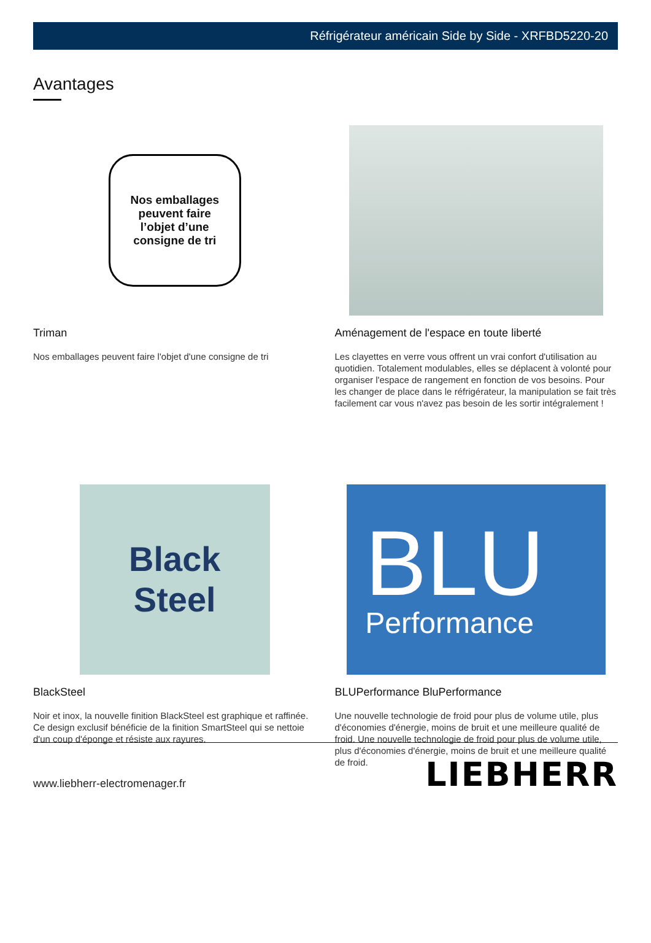Réfrigérateur américain Side by Side - XRFBD5220-20
Avantages
Nos emballages
peuvent faire
l’objet d’une
consigne de tri
Triman
Nos emballages peuvent faire l'objet d'une consigne de tri
Aménagement de l'espace en toute liberté
Les clayettes en verre vous offrent un vrai confort d'utilisation au quotidien. Totalement modulables, elles se déplacent à volonté pour organiser l'espace de rangement en fonction de vos besoins. Pour les changer de place dans le réfrigérateur, la manipulation se fait très facilement car vous n'avez pas besoin de les sortir intégralement !
Black
Steel
BlackSteel
Noir et inox, la nouvelle finition BlackSteel est graphique et raffinée. Ce design exclusif bénéficie de la finition SmartSteel qui se nettoie d'un coup d'éponge et résiste aux rayures.
BLU
Performance
BLUPerformance BluPerformance
Une nouvelle technologie de froid pour plus de volume utile, plus d'économies d'énergie, moins de bruit et une meilleure qualité de froid. Une nouvelle technologie de froid pour plus de volume utile, plus d'économies d'énergie, moins de bruit et une meilleure qualité de froid.
www.liebherr-electromenager.fr LIEBHERR